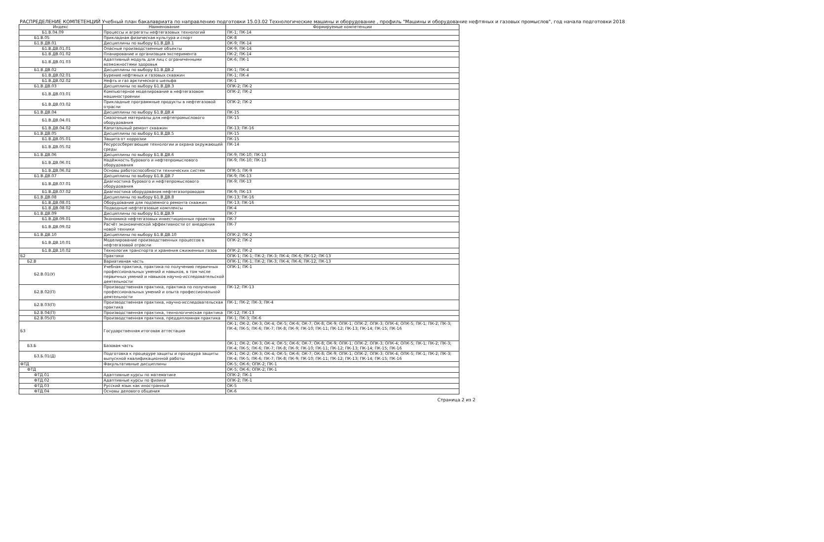РАСПРЕДЕЛЕНИЕ КОМПЕТЕНЦИЙ Учебный план бакалавриата по направлению подготовки 15.03.02 Технологические машины и оборудование , профиль "Машины и оборудование нефтяных и газовых промыслов", год начала подготовки 2018
| Индекс | Наименование | Формируемые компетенции |
| --- | --- | --- |
| Б1.В.04.09 | Процессы и агрегаты нефтегазовых технологий | ПК-1; ПК-14 |
| Б1.В.05 | Прикладная физическая культура и спорт | ОК-8 |
| Б1.В.ДВ.01 | Дисциплины по выбору Б1.В.ДВ.1 | ОК-9; ПК-14 |
| Б1.В.ДВ.01.01 | Опасные производственные объекты | ОК-9; ПК-14 |
| Б1.В.ДВ.01.02 | Планирование и организация эксперимента | ПК-2; ПК-14 |
| Б1.В.ДВ.01.03 | Адаптивный модуль для лиц с ограниченными возможностями здоровья | ОК-6; ПК-1 |
| Б1.В.ДВ.02 | Дисциплины по выбору Б1.В.ДВ.2 | ПК-1; ПК-4 |
| Б1.В.ДВ.02.01 | Бурение нефтяных и газовых скважин | ПК-1; ПК-4 |
| Б1.В.ДВ.02.02 | Нефть и газ арктического шельфа | ПК-1 |
| Б1.В.ДВ.03 | Дисциплины по выбору Б1.В.ДВ.3 | ОПК-2; ПК-2 |
| Б1.В.ДВ.03.01 | Компьютерное моделирование в нефтегазовом машиностроении | ОПК-2; ПК-2 |
| Б1.В.ДВ.03.02 | Прикладные программные продукты в нефтегазовой отрасли | ОПК-2; ПК-2 |
| Б1.В.ДВ.04 | Дисциплины по выбору Б1.В.ДВ.4 | ПК-15 |
| Б1.В.ДВ.04.01 | Смазочные материалы для нефтепромыслового оборудования | ПК-15 |
| Б1.В.ДВ.04.02 | Капитальный ремонт скважин | ПК-13; ПК-16 |
| Б1.В.ДВ.05 | Дисциплины по выбору Б1.В.ДВ.5 | ПК-15 |
| Б1.В.ДВ.05.01 | Защита от коррозии | ПК-15 |
| Б1.В.ДВ.05.02 | Ресурсосберегающие технологии и охрана окружающей среды | ПК-14 |
| Б1.В.ДВ.06 | Дисциплины по выбору Б1.В.ДВ.6 | ПК-9; ПК-10; ПК-13 |
| Б1.В.ДВ.06.01 | Надёжность бурового и нефтепромыслового оборудования | ПК-9; ПК-10; ПК-13 |
| Б1.В.ДВ.06.02 | Основы работоспособности технических систем | ОПК-5; ПК-9 |
| Б1.В.ДВ.07 | Дисциплины по выбору Б1.В.ДВ.7 | ПК-9; ПК-13 |
| Б1.В.ДВ.07.01 | Диагностика бурового и нефтепромыслового оборудования | ПК-9; ПК-13 |
| Б1.В.ДВ.07.02 | Диагностика оборудования нефтегазопроводов | ПК-9; ПК-13 |
| Б1.В.ДВ.08 | Дисциплины по выбору Б1.В.ДВ.8 | ПК-13; ПК-16 |
| Б1.В.ДВ.08.01 | Оборудование для подземного ремонта скважин | ПК-13; ПК-16 |
| Б1.В.ДВ.08.02 | Подводные нефтегазовые комплексы | ПК-4 |
| Б1.В.ДВ.09 | Дисциплины по выбору Б1.В.ДВ.9 | ПК-7 |
| Б1.В.ДВ.09.01 | Экономика нефтегазовых инвестиционных проектов | ПК-7 |
| Б1.В.ДВ.09.02 | Расчёт экономической эффективности от внедрения новой техники | ПК-7 |
| Б1.В.ДВ.10 | Дисциплины по выбору Б1.В.ДВ.10 | ОПК-2; ПК-2 |
| Б1.В.ДВ.10.01 | Моделирование производственных процессов в нефтегазовой отрасли | ОПК-2; ПК-2 |
| Б1.В.ДВ.10.02 | Технология транспорта и хранения сжиженных газов | ОПК-2; ПК-2 |
| Б2 | Практики | ОПК-1; ПК-1; ПК-2; ПК-3; ПК-4; ПК-6; ПК-12; ПК-13 |
| Б2.В | Вариативная часть | ОПК-1; ПК-1; ПК-2; ПК-3; ПК-4; ПК-6; ПК-12; ПК-13 |
| Б2.В.01(У) | Учебная практика, практика по получению первичных профессиональных умений и навыков, в том числе первичных умений и навыков научно-исследовательской деятельности | ОПК-1; ПК-1 |
| Б2.В.02(П) | Производственная практика, практика по получению профессиональных умений и опыта профессиональной деятельности | ПК-12; ПК-13 |
| Б2.В.03(П) | Производственная практика, научно-исследовательская практика | ПК-1; ПК-2; ПК-3; ПК-4 |
| Б2.В.04(П) | Производственная практика, технологическая практика | ПК-12; ПК-13 |
| Б2.В.05(П) | Производственная практика, преддипломная практика | ПК-1; ПК-3; ПК-6 |
| Б3 | Государственная итоговая аттестация | ОК-1; ОК-2; ОК-3; ОК-4; ОК-5; ОК-6; ОК-7; ОК-8; ОК-9; ОПК-1; ОПК-2; ОПК-3; ОПК-4; ОПК-5; ПК-1; ПК-2; ПК-3; ПК-4; ПК-5; ПК-6; ПК-7; ПК-8; ПК-9; ПК-10; ПК-11; ПК-12; ПК-13; ПК-14; ПК-15; ПК-16 |
| Б3.Б | Базовая часть | ОК-1; ОК-2; ОК-3; ОК-4; ОК-5; ОК-6; ОК-7; ОК-8; ОК-9; ОПК-1; ОПК-2; ОПК-3; ОПК-4; ОПК-5; ПК-1; ПК-2; ПК-3; ПК-4; ПК-5; ПК-6; ПК-7; ПК-8; ПК-9; ПК-10; ПК-11; ПК-12; ПК-13; ПК-14; ПК-15; ПК-16 |
| Б3.Б.01(Д) | Подготовка к процедуре защиты и процедура защиты выпускной квалификационной работы | ОК-1; ОК-2; ОК-3; ОК-4; ОК-5; ОК-6; ОК-7; ОК-8; ОК-9; ОПК-1; ОПК-2; ОПК-3; ОПК-4; ОПК-5; ПК-1; ПК-2; ПК-3; ПК-4; ПК-5; ПК-6; ПК-7; ПК-8; ПК-9; ПК-10; ПК-11; ПК-12; ПК-13; ПК-14; ПК-15; ПК-16 |
| ФТД | Факультативные дисциплины | ОК-5; ОК-6; ОПК-2; ПК-1 |
| ФТД | | ОК-5; ОК-6; ОПК-2; ПК-1 |
| ФТД.01 | Адаптивные курсы по математике | ОПК-2; ПК-1 |
| ФТД.02 | Адаптивные курсы по физике | ОПК-2; ПК-1 |
| ФТД.03 | Русский язык как иностранный | ОК-5 |
| ФТД.04 | Основы делового общения | ОК-6 |
Страница 2 из 2